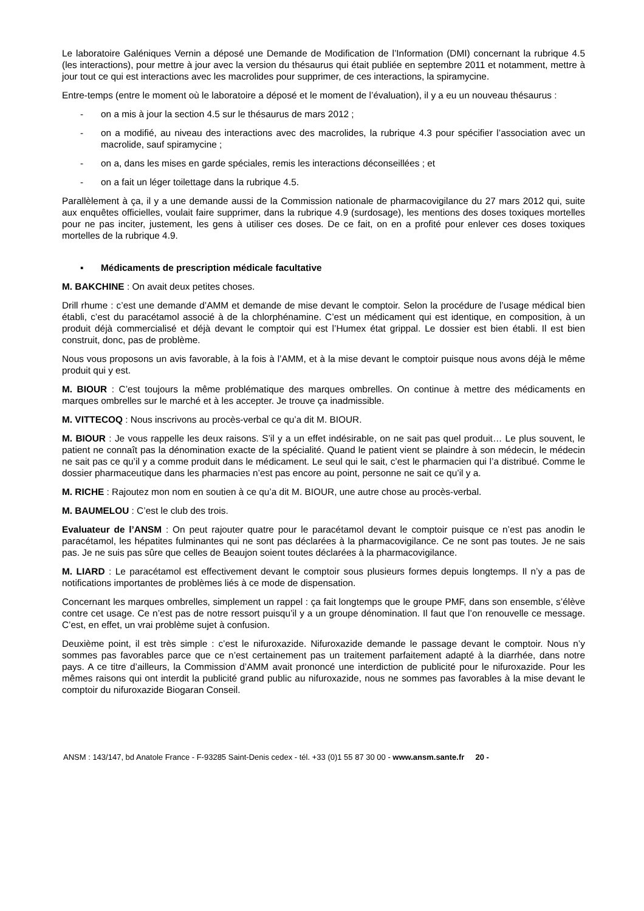Le laboratoire Galéniques Vernin a déposé une Demande de Modification de l’Information (DMI) concernant la rubrique 4.5 (les interactions), pour mettre à jour avec la version du thésaurus qui était publiée en septembre 2011 et notamment, mettre à jour tout ce qui est interactions avec les macrolides pour supprimer, de ces interactions, la spiramycine.
Entre-temps (entre le moment où le laboratoire a déposé et le moment de l’évaluation), il y a eu un nouveau thésaurus :
- on a mis à jour la section 4.5 sur le thésaurus de mars 2012 ;
- on a modifié, au niveau des interactions avec des macrolides, la rubrique 4.3 pour spécifier l’association avec un macrolide, sauf spiramycine ;
- on a, dans les mises en garde spéciales, remis les interactions déconseillées ; et
- on a fait un léger toilettage dans la rubrique 4.5.
Parallèlement à ça, il y a une demande aussi de la Commission nationale de pharmacovigilance du 27 mars 2012 qui, suite aux enquêtes officielles, voulait faire supprimer, dans la rubrique 4.9 (surdosage), les mentions des doses toxiques mortelles pour ne pas inciter, justement, les gens à utiliser ces doses. De ce fait, on en a profité pour enlever ces doses toxiques mortelles de la rubrique 4.9.
▪ Médicaments de prescription médicale facultative
M. BAKCHINE : On avait deux petites choses.
Drill rhume : c’est une demande d’AMM et demande de mise devant le comptoir. Selon la procédure de l’usage médical bien établi, c’est du paracétamol associé à de la chlorphénamine. C’est un médicament qui est identique, en composition, à un produit déjà commercialisé et déjà devant le comptoir qui est l’Humex état grippal. Le dossier est bien établi. Il est bien construit, donc, pas de problème.
Nous vous proposons un avis favorable, à la fois à l’AMM, et à la mise devant le comptoir puisque nous avons déjà le même produit qui y est.
M. BIOUR : C’est toujours la même problématique des marques ombrelles. On continue à mettre des médicaments en marques ombrelles sur le marché et à les accepter. Je trouve ça inadmissible.
M. VITTECOQ : Nous inscrivons au procès-verbal ce qu’a dit M. BIOUR.
M. BIOUR : Je vous rappelle les deux raisons. S’il y a un effet indésirable, on ne sait pas quel produit… Le plus souvent, le patient ne connaît pas la dénomination exacte de la spécialité. Quand le patient vient se plaindre à son médecin, le médecin ne sait pas ce qu’il y a comme produit dans le médicament. Le seul qui le sait, c’est le pharmacien qui l’a distribué. Comme le dossier pharmaceutique dans les pharmacies n’est pas encore au point, personne ne sait ce qu’il y a.
M. RICHE : Rajoutez mon nom en soutien à ce qu’a dit M. BIOUR, une autre chose au procès-verbal.
M. BAUMELOU : C’est le club des trois.
Evaluateur de l’ANSM : On peut rajouter quatre pour le paracétamol devant le comptoir puisque ce n’est pas anodin le paracétamol, les hépatites fulminantes qui ne sont pas déclarées à la pharmacovigilance. Ce ne sont pas toutes. Je ne sais pas. Je ne suis pas sûre que celles de Beaujon soient toutes déclarées à la pharmacovigilance.
M. LIARD : Le paracétamol est effectivement devant le comptoir sous plusieurs formes depuis longtemps. Il n’y a pas de notifications importantes de problèmes liés à ce mode de dispensation.
Concernant les marques ombrelles, simplement un rappel : ça fait longtemps que le groupe PMF, dans son ensemble, s’élève contre cet usage. Ce n’est pas de notre ressort puisqu’il y a un groupe dénomination. Il faut que l’on renouvelle ce message. C’est, en effet, un vrai problème sujet à confusion.
Deuxième point, il est très simple : c’est le nifuroxazide. Nifuroxazide demande le passage devant le comptoir. Nous n’y sommes pas favorables parce que ce n’est certainement pas un traitement parfaitement adapté à la diarrhée, dans notre pays. A ce titre d’ailleurs, la Commission d’AMM avait prononcé une interdiction de publicité pour le nifuroxazide. Pour les mêmes raisons qui ont interdit la publicité grand public au nifuroxazide, nous ne sommes pas favorables à la mise devant le comptoir du nifuroxazide Biogaran Conseil.
ANSM : 143/147, bd Anatole France - F-93285 Saint-Denis cedex - tél. +33 (0)1 55 87 30 00 - www.ansm.sante.fr 20 -